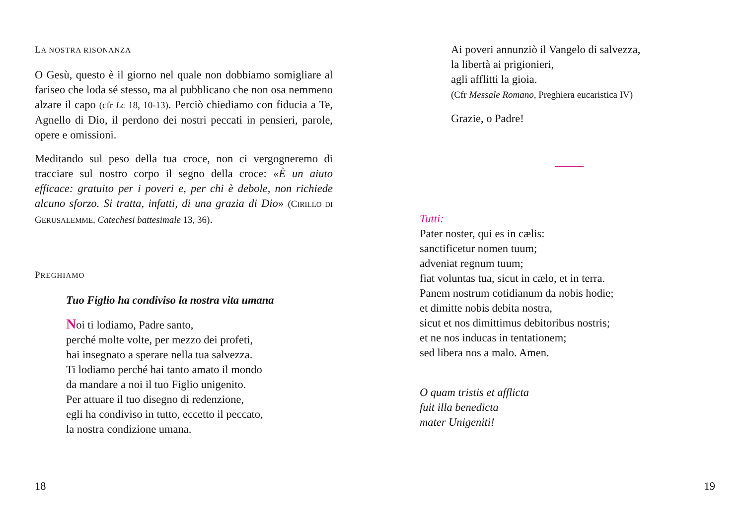LA NOSTRA RISONANZA
O Gesù, questo è il giorno nel quale non dobbiamo somigliare al fariseo che loda sé stesso, ma al pubblicano che non osa nemmeno alzare il capo (cfr Lc 18, 10-13). Perciò chiediamo con fiducia a Te, Agnello di Dio, il perdono dei nostri peccati in pensieri, parole, opere e omissioni.
Meditando sul peso della tua croce, non ci vergogneremo di tracciare sul nostro corpo il segno della croce: «È un aiuto efficace: gratuito per i poveri e, per chi è debole, non richiede alcuno sforzo. Si tratta, infatti, di una grazia di Dio» (CIRILLO DI GERUSALEMME, Catechesi battesimale 13, 36).
PREGHIAMO
Tuo Figlio ha condiviso la nostra vita umana
Noi ti lodiamo, Padre santo,
perché molte volte, per mezzo dei profeti,
hai insegnato a sperare nella tua salvezza.
Ti lodiamo perché hai tanto amato il mondo
da mandare a noi il tuo Figlio unigenito.
Per attuare il tuo disegno di redenzione,
egli ha condiviso in tutto, eccetto il peccato,
la nostra condizione umana.
Ai poveri annunziò il Vangelo di salvezza,
la libertà ai prigionieri,
agli afflitti la gioia.
(Cfr Messale Romano, Preghiera eucaristica IV)
Grazie, o Padre!
Tutti:
Pater noster, qui es in cælis:
sanctificetur nomen tuum;
adveniat regnum tuum;
fiat voluntas tua, sicut in cælo, et in terra.
Panem nostrum cotidianum da nobis hodie;
et dimitte nobis debita nostra,
sicut et nos dimittimus debitoribus nostris;
et ne nos inducas in tentationem;
sed libera nos a malo. Amen.
O quam tristis et afflicta
fuit illa benedicta
mater Unigeniti!
18 19